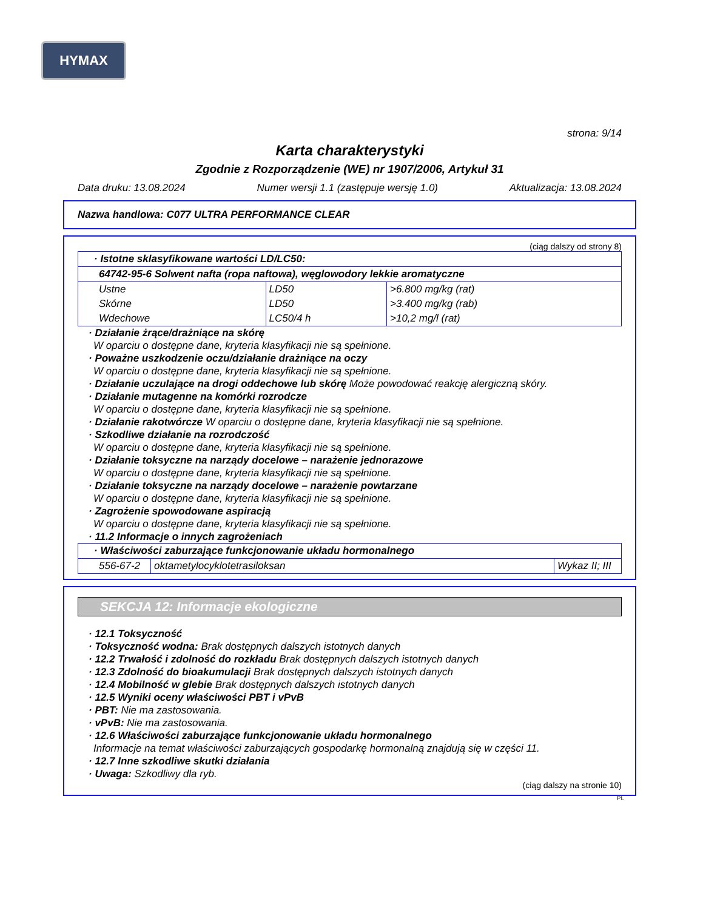HYMAX
strona: 9/14
Karta charakterystyki
Zgodnie z Rozporządzenie (WE) nr 1907/2006, Artykuł 31
Data druku: 13.08.2024 Numer wersji 1.1 (zastępuje wersję 1.0) Aktualizacja: 13.08.2024
Nazwa handlowa: C077 ULTRA PERFORMANCE CLEAR
(ciąg dalszy od strony 8)
| · Istotne sklasyfikowane wartości LD/LC50: | | |
| 64742-95-6 Solwent nafta (ropa naftowa), węglowodory lekkie aromatyczne | | |
| Ustne | LD50 | >6.800 mg/kg (rat) |
| Skórne | LD50 | >3.400 mg/kg (rab) |
| Wdechowe | LC50/4 h | >10,2 mg/l (rat) |
· Działanie żrące/drażniące na skórę
W oparciu o dostępne dane, kryteria klasyfikacji nie są spełnione.
· Poważne uszkodzenie oczu/działanie drażniące na oczy
W oparciu o dostępne dane, kryteria klasyfikacji nie są spełnione.
· Działanie uczulające na drogi oddechowe lub skórę Może powodować reakcję alergiczną skóry.
· Działanie mutagenne na komórki rozrodcze
W oparciu o dostępne dane, kryteria klasyfikacji nie są spełnione.
· Działanie rakotwórcze W oparciu o dostępne dane, kryteria klasyfikacji nie są spełnione.
· Szkodliwe działanie na rozrodczość
W oparciu o dostępne dane, kryteria klasyfikacji nie są spełnione.
· Działanie toksyczne na narządy docelowe – narażenie jednorazowe
W oparciu o dostępne dane, kryteria klasyfikacji nie są spełnione.
· Działanie toksyczne na narządy docelowe – narażenie powtarzane
W oparciu o dostępne dane, kryteria klasyfikacji nie są spełnione.
· Zagrożenie spowodowane aspiracją
W oparciu o dostępne dane, kryteria klasyfikacji nie są spełnione.
· 11.2 Informacje o innych zagrożeniach
| · Właściwości zaburzające funkcjonowanie układu hormonalnego | | |
| 556-67-2 | oktametylocyklotetrasiloksan | Wykaz II; III |
SEKCJA 12: Informacje ekologiczne
· 12.1 Toksyczność
· Toksyczność wodna: Brak dostępnych dalszych istotnych danych
· 12.2 Trwałość i zdolność do rozkładu Brak dostępnych dalszych istotnych danych
· 12.3 Zdolność do bioakumulacji Brak dostępnych dalszych istotnych danych
· 12.4 Mobilność w glebie Brak dostępnych dalszych istotnych danych
· 12.5 Wyniki oceny właściwości PBT i vPvB
· PBT: Nie ma zastosowania.
· vPvB: Nie ma zastosowania.
· 12.6 Właściwości zaburzające funkcjonowanie układu hormonalnego
Informacje na temat właściwości zaburzających gospodarkę hormonalną znajdują się w części 11.
· 12.7 Inne szkodliwe skutki działania
· Uwaga: Szkodliwy dla ryb.
(ciąg dalszy na stronie 10)
PL